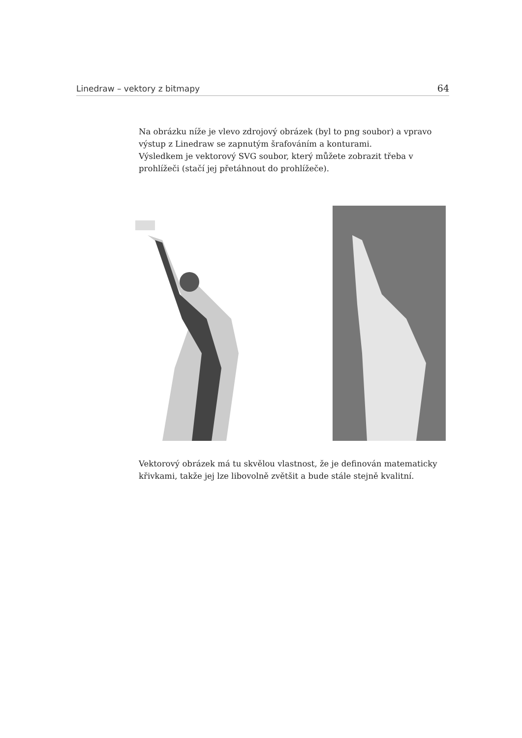Linedraw – vektory z bitmapy 64
Na obrázku níže je vlevo zdrojový obrázek (byl to png soubor) a vpravo výstup z Linedraw se zapnutým šrafováním a konturami.
Výsledkem je vektorový SVG soubor, který můžete zobrazit třeba v prohlížeči (stačí jej přetáhnout do prohlížeče).
Vektorový obrázek má tu skvělou vlastnost, že je definován matematicky křivkami, takže jej lze libovolně zvětšit a bude stále stejně kvalitní.